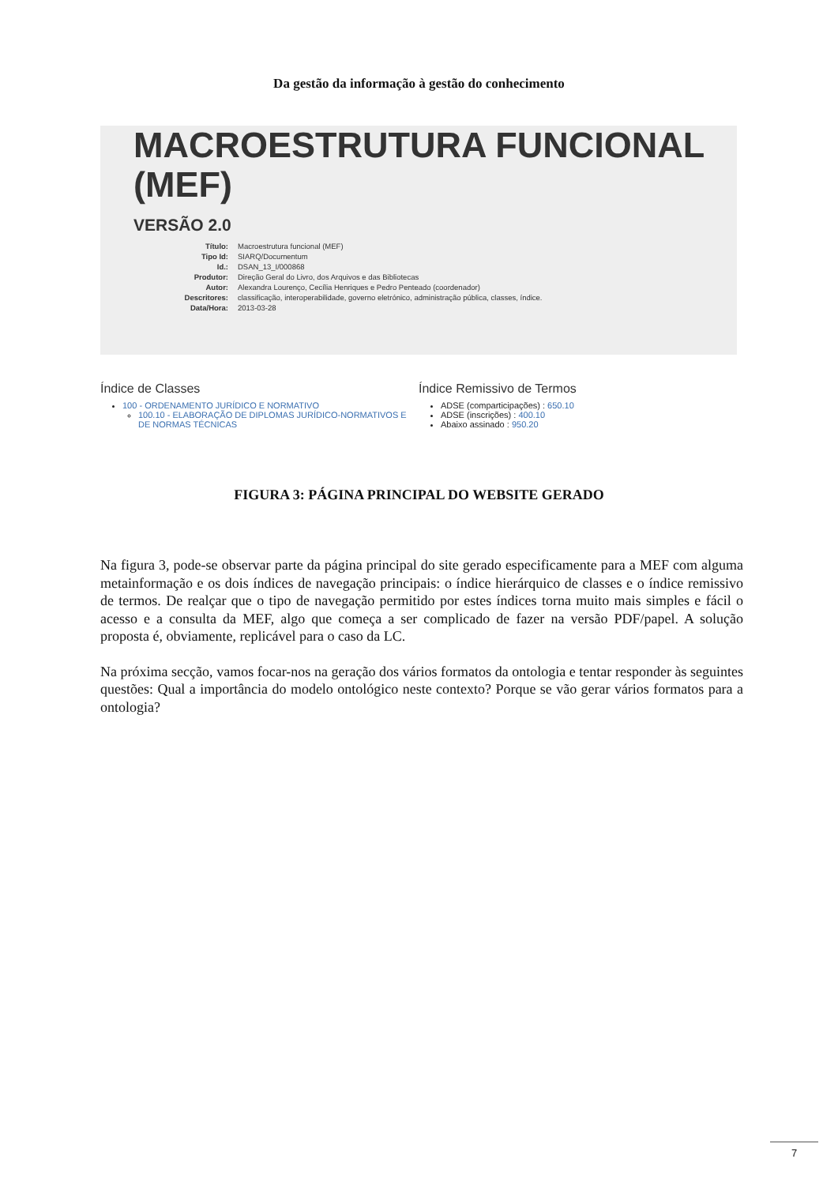Da gestão da informação à gestão do conhecimento
MACROESTRUTURA FUNCIONAL (MEF)
VERSÃO 2.0
| Título: | Macroestrutura funcional (MEF) |
| Tipo Id: | SIARQ/Documentum |
| Id.: | DSAN_13_I/000868 |
| Produtor: | Direção Geral do Livro, dos Arquivos e das Bibliotecas |
| Autor: | Alexandra Lourenço, Cecília Henriques e Pedro Penteado (coordenador) |
| Descritores: | classificação, interoperabilidade, governo eletrónico, administração pública, classes, índice. |
| Data/Hora: | 2013-03-28 |
Índice de Classes
100 - ORDENAMENTO JURÍDICO E NORMATIVO
100.10 - ELABORAÇÃO DE DIPLOMAS JURÍDICO-NORMATIVOS E DE NORMAS TÉCNICAS
Índice Remissivo de Termos
ADSE (comparticipações) : 650.10
ADSE (inscrições) : 400.10
Abaixo assinado : 950.20
FIGURA 3: PÁGINA PRINCIPAL DO WEBSITE GERADO
Na figura 3, pode-se observar parte da página principal do site gerado especificamente para a MEF com alguma metainformação e os dois índices de navegação principais: o índice hierárquico de classes e o índice remissivo de termos. De realçar que o tipo de navegação permitido por estes índices torna muito mais simples e fácil o acesso e a consulta da MEF, algo que começa a ser complicado de fazer na versão PDF/papel. A solução proposta é, obviamente, replicável para o caso da LC.
Na próxima secção, vamos focar-nos na geração dos vários formatos da ontologia e tentar responder às seguintes questões: Qual a importância do modelo ontológico neste contexto? Porque se vão gerar vários formatos para a ontologia?
7